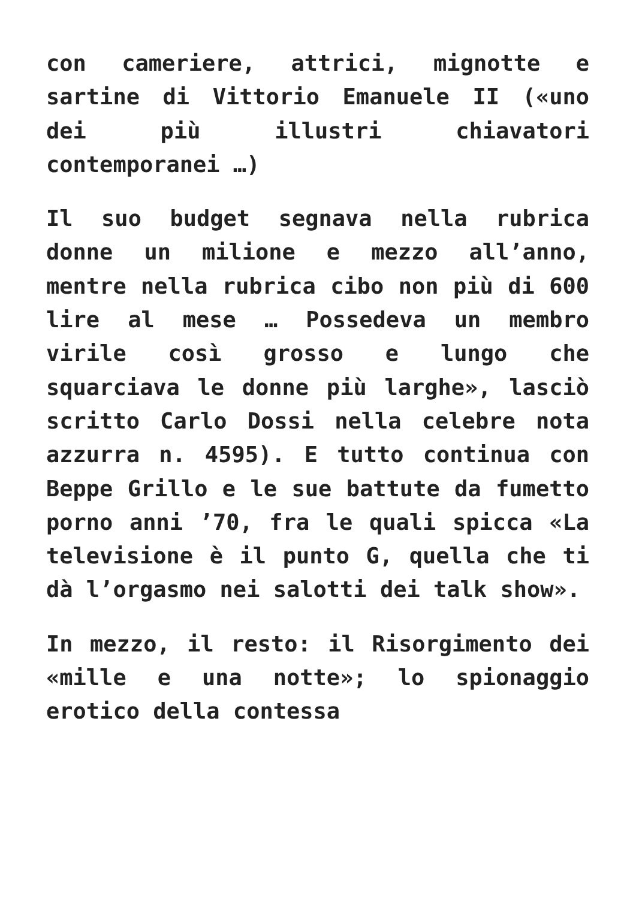con cameriere, attrici, mignotte e sartine di Vittorio Emanuele II («uno dei più illustri chiavatori contemporanei …)
Il suo budget segnava nella rubrica donne un milione e mezzo all’anno, mentre nella rubrica cibo non più di 600 lire al mese … Possedeva un membro virile così grosso e lungo che squarciava le donne più larghe», lasciò scritto Carlo Dossi nella celebre nota azzurra n. 4595). E tutto continua con Beppe Grillo e le sue battute da fumetto porno anni ’70, fra le quali spicca «La televisione è il punto G, quella che ti dà l’orgasmo nei salotti dei talk show».
In mezzo, il resto: il Risorgimento dei «mille e una notte»; lo spionaggio erotico della contessa